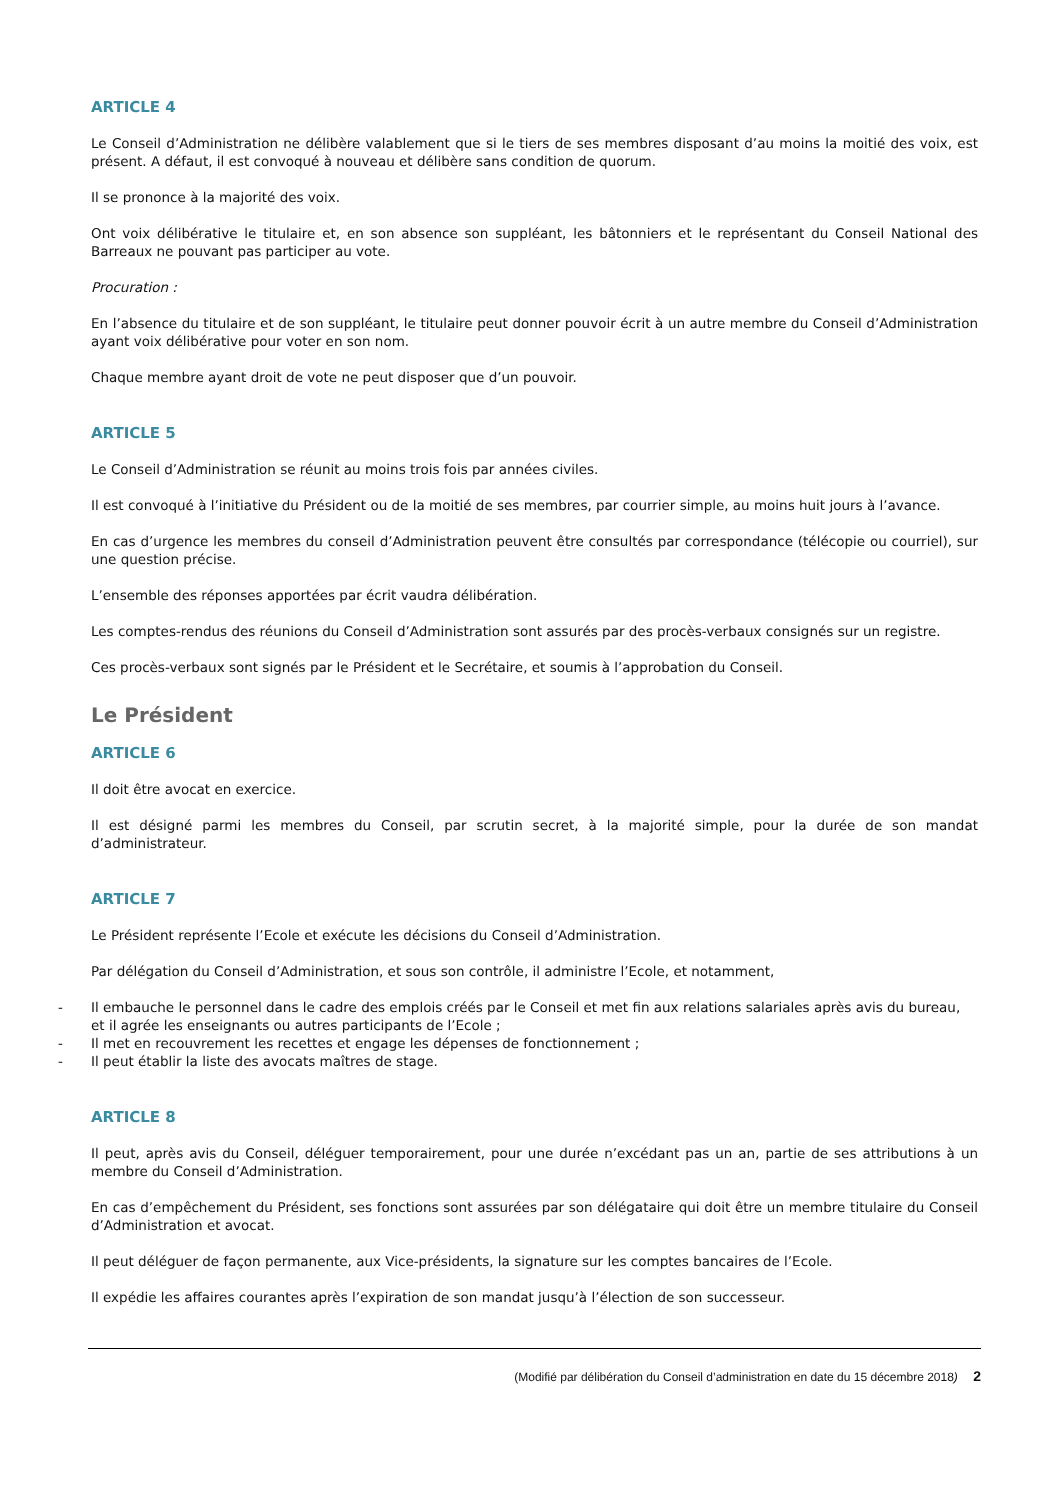ARTICLE 4
Le Conseil d’Administration ne délibère valablement que si le tiers de ses membres disposant d’au moins la moitié des voix, est présent. A défaut, il est convoqué à nouveau et délibère sans condition de quorum.
Il se prononce à la majorité des voix.
Ont voix délibérative le titulaire et, en son absence son suppléant, les bâtonniers et le représentant du Conseil National des Barreaux ne pouvant pas participer au vote.
Procuration :
En l’absence du titulaire et de son suppléant, le titulaire peut donner pouvoir écrit à un autre membre du Conseil d’Administration ayant voix délibérative pour voter en son nom.
Chaque membre ayant droit de vote ne peut disposer que d’un pouvoir.
ARTICLE 5
Le Conseil d’Administration se réunit au moins trois fois par années civiles.
Il est convoqué à l’initiative du Président ou de la moitié de ses membres, par courrier simple, au moins huit jours à l’avance.
En cas d’urgence les membres du conseil d’Administration peuvent être consultés par correspondance (télécopie ou courriel), sur une question précise.
L’ensemble des réponses apportées par écrit vaudra délibération.
Les comptes-rendus des réunions du Conseil d’Administration sont assurés par des procès-verbaux consignés sur un registre.
Ces procès-verbaux sont signés par le Président et le Secrétaire, et soumis à l’approbation du Conseil.
Le Président
ARTICLE 6
Il doit être avocat en exercice.
Il est désigné parmi les membres du Conseil, par scrutin secret, à la majorité simple, pour la durée de son mandat d’administrateur.
ARTICLE 7
Le Président représente l’Ecole et exécute les décisions du Conseil d’Administration.
Par délégation du Conseil d’Administration, et sous son contrôle, il administre l’Ecole, et notamment,
- Il embauche le personnel dans le cadre des emplois créés par le Conseil et met fin aux relations salariales après avis du bureau, et il agrée les enseignants ou autres participants de l’Ecole ;
- Il met en recouvrement les recettes et engage les dépenses de fonctionnement ;
- Il peut établir la liste des avocats maîtres de stage.
ARTICLE 8
Il peut, après avis du Conseil, déléguer temporairement, pour une durée n’excédant pas un an, partie de ses attributions à un membre du Conseil d’Administration.
En cas d’empêchement du Président, ses fonctions sont assurées par son délégataire qui doit être un membre titulaire du Conseil d’Administration et avocat.
Il peut déléguer de façon permanente, aux Vice-présidents, la signature sur les comptes bancaires de l’Ecole.
Il expédie les affaires courantes après l’expiration de son mandat jusqu’à l’élection de son successeur.
(Modifié par délibération du Conseil d’administration en date du 15 décembre 2018) 2